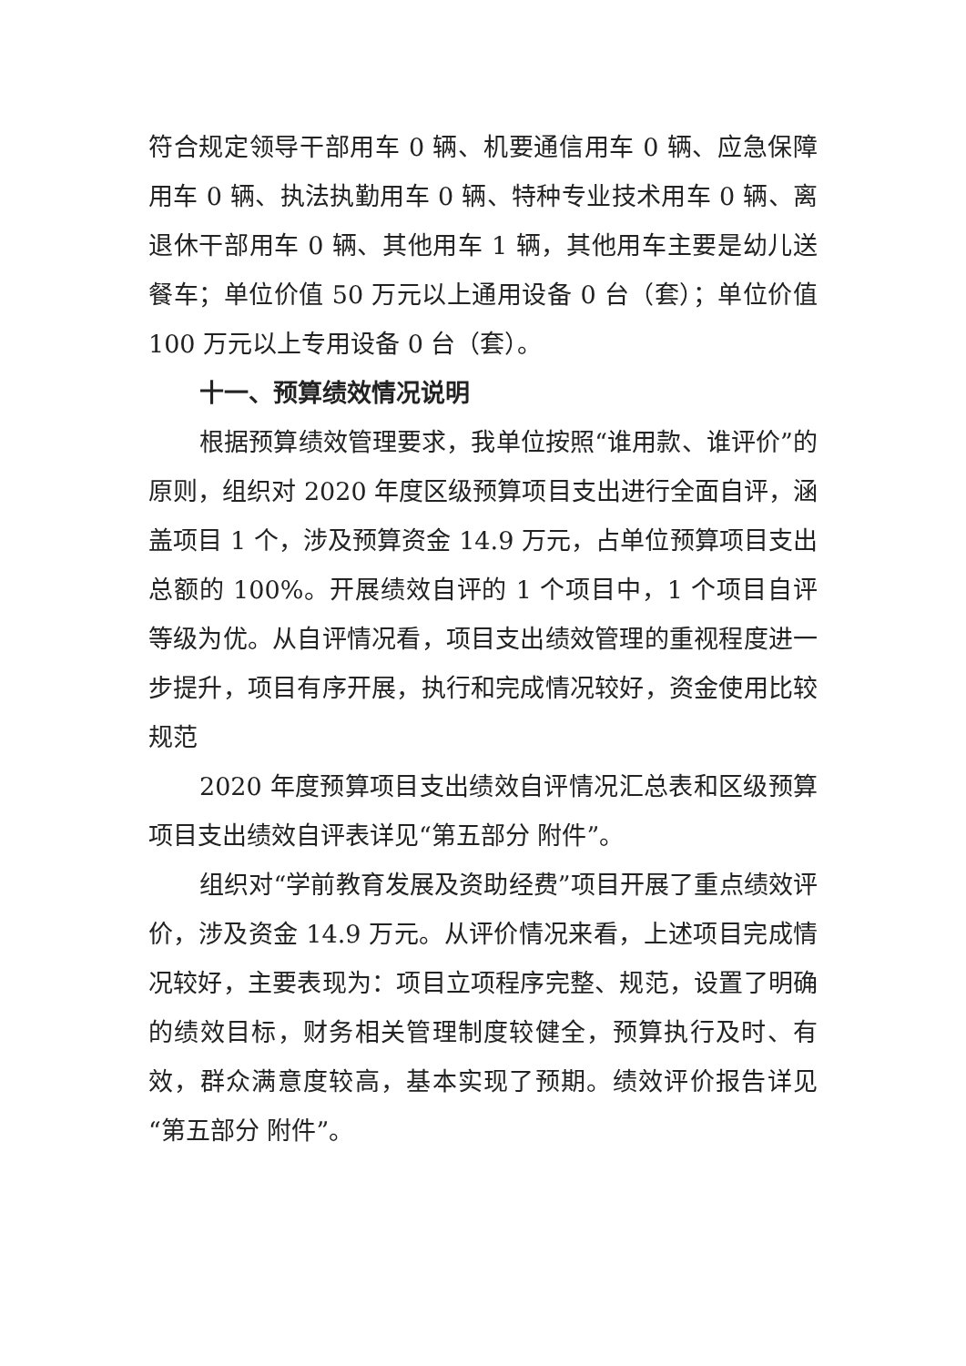符合规定领导干部用车 0 辆、机要通信用车 0 辆、应急保障用车 0 辆、执法执勤用车 0 辆、特种专业技术用车 0 辆、离退休干部用车 0 辆、其他用车 1 辆，其他用车主要是幼儿送餐车；单位价值 50 万元以上通用设备 0 台（套）；单位价值 100 万元以上专用设备 0 台（套）。
十一、预算绩效情况说明
根据预算绩效管理要求，我单位按照“谁用款、谁评价”的原则，组织对 2020 年度区级预算项目支出进行全面自评，涵盖项目 1 个，涉及预算资金 14.9 万元，占单位预算项目支出总额的 100%。开展绩效自评的 1 个项目中，1 个项目自评等级为优。从自评情况看，项目支出绩效管理的重视程度进一步提升，项目有序开展，执行和完成情况较好，资金使用比较规范
2020 年度预算项目支出绩效自评情况汇总表和区级预算项目支出绩效自评表详见“第五部分 附件”。
组织对“学前教育发展及资助经费”项目开展了重点绩效评价，涉及资金 14.9 万元。从评价情况来看，上述项目完成情况较好，主要表现为：项目立项程序完整、规范，设置了明确的绩效目标，财务相关管理制度较健全，预算执行及时、有效，群众满意度较高，基本实现了预期。绩效评价报告详见“第五部分 附件”。